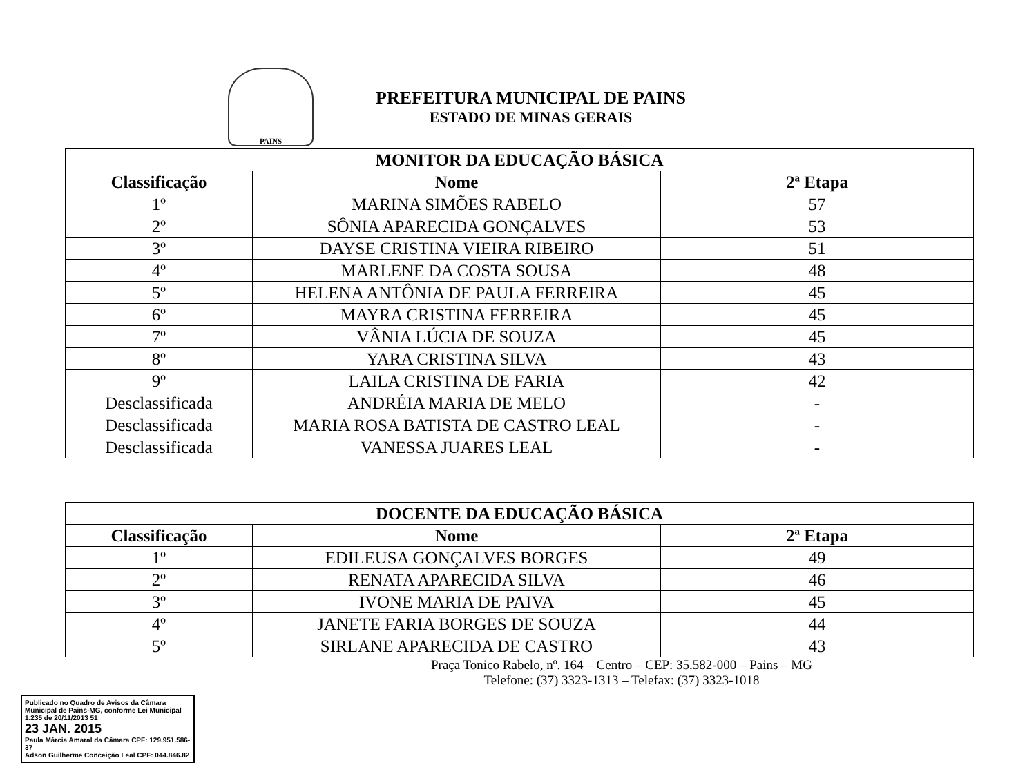PAINS
PREFEITURA MUNICIPAL DE PAINS
ESTADO DE MINAS GERAIS
| MONITOR DA EDUCAÇÃO BÁSICA | | |
| --- | --- | --- |
| Classificação | Nome | 2ª Etapa |
| 1º | MARINA SIMÕES RABELO | 57 |
| 2º | SÔNIA APARECIDA GONÇALVES | 53 |
| 3º | DAYSE CRISTINA VIEIRA RIBEIRO | 51 |
| 4º | MARLENE DA COSTA SOUSA | 48 |
| 5º | HELENA ANTÔNIA DE PAULA FERREIRA | 45 |
| 6º | MAYRA CRISTINA FERREIRA | 45 |
| 7º | VÂNIA LÚCIA DE SOUZA | 45 |
| 8º | YARA CRISTINA SILVA | 43 |
| 9º | LAILA CRISTINA DE FARIA | 42 |
| Desclassificada | ANDRÉIA MARIA DE MELO | - |
| Desclassificada | MARIA ROSA BATISTA DE CASTRO LEAL | - |
| Desclassificada | VANESSA JUARES LEAL | - |
| DOCENTE DA EDUCAÇÃO BÁSICA | | |
| --- | --- | --- |
| Classificação | Nome | 2ª Etapa |
| 1º | EDILEUSA GONÇALVES BORGES | 49 |
| 2º | RENATA APARECIDA SILVA | 46 |
| 3º | IVONE MARIA DE PAIVA | 45 |
| 4º | JANETE FARIA BORGES DE SOUZA | 44 |
| 5º | SIRLANE APARECIDA DE CASTRO | 43 |
Praça Tonico Rabelo, nº. 164 – Centro – CEP: 35.582-000 – Pains – MG
Telefone: (37) 3323-1313 – Telefax: (37) 3323-1018
Publicado no Quadro de Avisos da Câmara Municipal de Pains-MG, conforme Lei Municipal 1.235 de 20/11/2013 51
23 JAN. 2015
Paula Márcia Amaral da Câmara CPF: 129.951.586-37
Adson Guilherme Conceição Leal CPF: 044.846.82